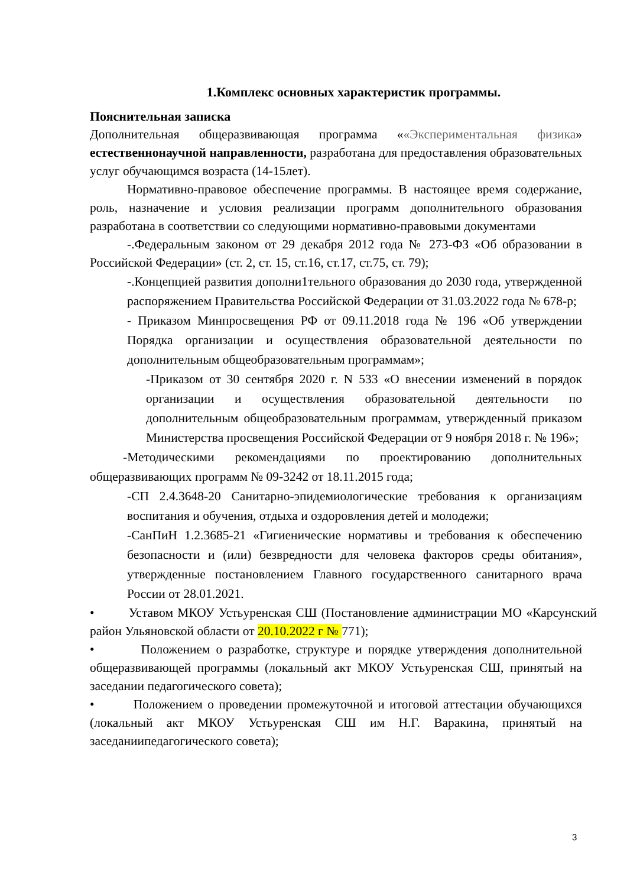1.Комплекс основных характеристик программы.
Пояснительная записка
Дополнительная общеразвивающая программа ««Экспериментальная физика» естественнонаучной направленности, разработана для предоставления образовательных услуг обучающимся возраста (14-15лет).
Нормативно-правовое обеспечение программы. В настоящее время содержание, роль, назначение и условия реализации программ дополнительного образования разработана в соответствии со следующими нормативно-правовыми документами
-.Федеральным законом от 29 декабря 2012 года № 273-ФЗ «Об образовании в Российской Федерации» (ст. 2, ст. 15, ст.16, ст.17, ст.75, ст. 79);
-.Концепцией развития дополни1тельного образования до 2030 года, утвержденной распоряжением Правительства Российской Федерации от 31.03.2022 года № 678-р;
- Приказом Минпросвещения РФ от 09.11.2018 года № 196 «Об утверждении Порядка организации и осуществления образовательной деятельности по дополнительным общеобразовательным программам»;
-Приказом от 30 сентября 2020 г. N 533 «О внесении изменений в порядок организации и осуществления образовательной деятельности по дополнительным общеобразовательным программам, утвержденный приказом Министерства просвещения Российской Федерации от 9 ноября 2018 г. № 196»;
-Методическими рекомендациями по проектированию дополнительных общеразвивающих программ № 09-3242 от 18.11.2015 года;
-СП 2.4.3648-20 Санитарно-эпидемиологические требования к организациям воспитания и обучения, отдыха и оздоровления детей и молодежи;
-СанПиН 1.2.3685-21 «Гигиенические нормативы и требования к обеспечению безопасности и (или) безвредности для человека факторов среды обитания», утвержденные постановлением Главного государственного санитарного врача России от 28.01.2021.
• Уставом МКОУ Устьуренская СШ (Постановление администрации МО «Карсунский район Ульяновской области от 20.10.2022 г № 771);
• Положением о разработке, структуре и порядке утверждения дополнительной общеразвивающей программы (локальный акт МКОУ Устьуренская СШ, принятый на заседании педагогического совета);
• Положением о проведении промежуточной и итоговой аттестации обучающихся (локальный акт МКОУ Устьуренская СШ им Н.Г. Варакина, принятый на заседаниипедагогического совета);
3